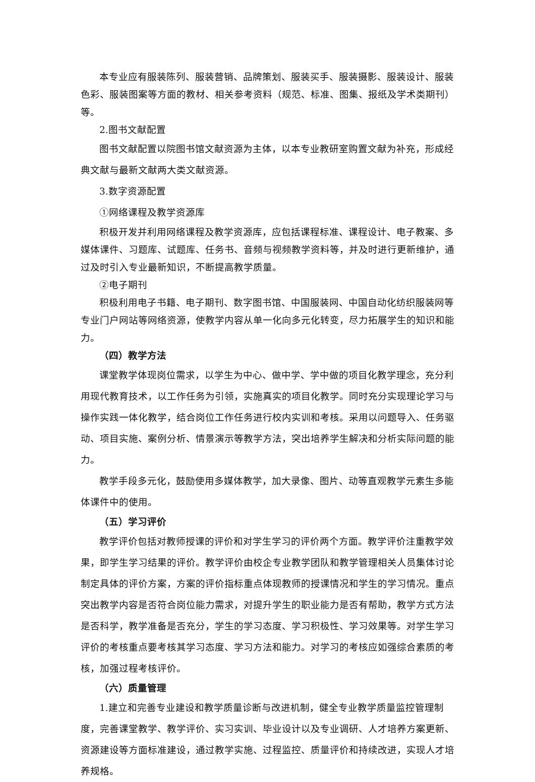本专业应有服装陈列、服装营销、品牌策划、服装买手、服装摄影、服装设计、服装色彩、服装图案等方面的教材、相关参考资料（规范、标准、图集、报纸及学术类期刊）等。
2.图书文献配置
图书文献配置以院图书馆文献资源为主体，以本专业教研室购置文献为补充，形成经典文献与最新文献两大类文献资源。
3.数字资源配置
①网络课程及教学资源库
积极开发并利用网络课程及教学资源库，应包括课程标准、课程设计、电子教案、多媒体课件、习题库、试题库、任务书、音频与视频教学资料等，并及时进行更新维护，通过及时引入专业最新知识，不断提高教学质量。
②电子期刊
积极利用电子书籍、电子期刊、数字图书馆、中国服装网、中国自动化纺织服装网等专业门户网站等网络资源，使教学内容从单一化向多元化转变，尽力拓展学生的知识和能力。
（四）教学方法
课堂教学体现岗位需求，以学生为中心、做中学、学中做的项目化教学理念，充分利用现代教育技术，以工作任务为引领，实施真实的项目化教学。同时充分实现理论学习与操作实践一体化教学，结合岗位工作任务进行校内实训和考核。采用以问题导入、任务驱动、项目实施、案例分析、情景演示等教学方法，突出培养学生解决和分析实际问题的能力。
教学手段多元化，鼓励使用多媒体教学，加大录像、图片、动等直观教学元素生多能体课件中的使用。
（五）学习评价
教学评价包括对教师授课的评价和对学生学习的评价两个方面。教学评价注重教学效果，即学生学习结果的评价。教学评价由校企专业教学团队和教学管理相关人员集体讨论制定具体的评价方案，方案的评价指标重点体现教师的授课情况和学生的学习情况。重点突出教学内容是否符合岗位能力需求，对提升学生的职业能力是否有帮助，教学方式方法是否科学，教学准备是否充分，学生的学习态度、学习积极性、学习效果等。对学生学习评价的考核重点要考核其学习态度、学习方法和能力。对学习的考核应如强综合素质的考核，加强过程考核评价。
（六）质量管理
1.建立和完善专业建设和教学质量诊断与改进机制，健全专业教学质量监控管理制度，完善课堂教学、教学评价、实习实训、毕业设计以及专业调研、人才培养方案更新、资源建设等方面标准建设，通过教学实施、过程监控、质量评价和持续改进，实现人才培养规格。